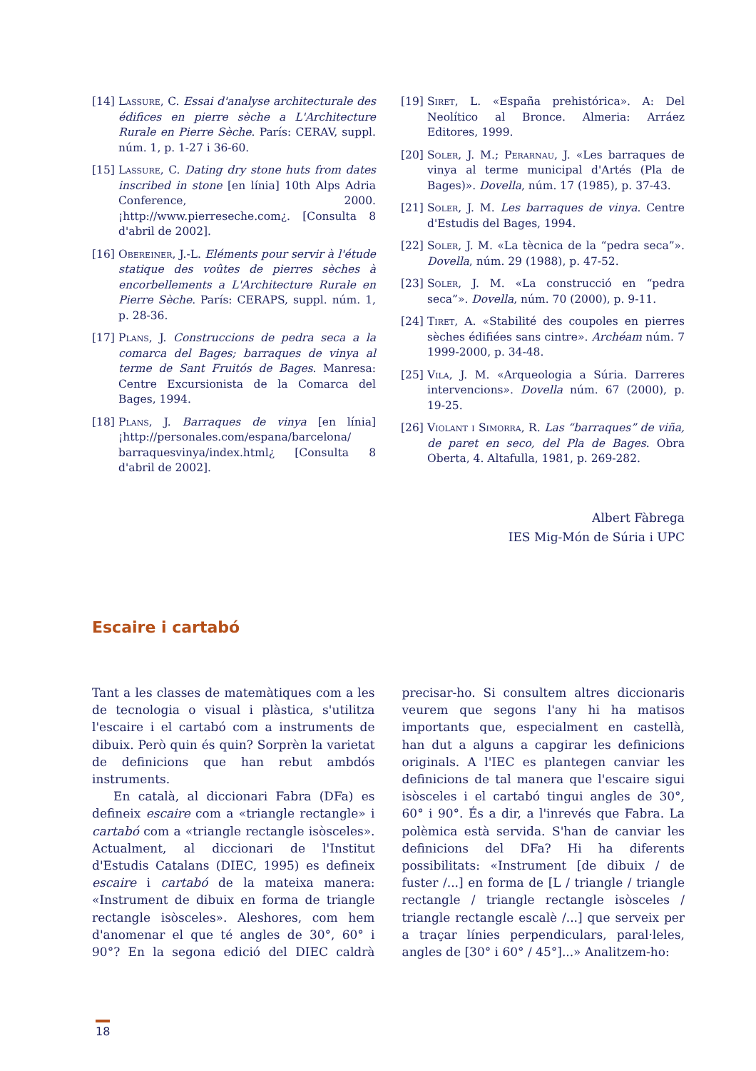[14] Lassure, C. Essai d'analyse architecturale des édifices en pierre sèche a L'Architecture Rurale en Pierre Sèche. París: CERAV, suppl. núm. 1, p. 1-27 i 36-60.
[15] Lassure, C. Dating dry stone huts from dates inscribed in stone [en línia] 10th Alps Adria Conference, 2000. ¡http://www.pierreseche.com¿. [Consulta 8 d'abril de 2002].
[16] Obereiner, J.-L. Eléments pour servir à l'étude statique des voûtes de pierres sèches à encorbellements a L'Architecture Rurale en Pierre Sèche. París: CERAPS, suppl. núm. 1, p. 28-36.
[17] Plans, J. Construccions de pedra seca a la comarca del Bages; barraques de vinya al terme de Sant Fruitós de Bages. Manresa: Centre Excursionista de la Comarca del Bages, 1994.
[18] Plans, J. Barraques de vinya [en línia] ¡http://personales.com/espana/barcelona/ barraquesvinya/index.html¿ [Consulta 8 d'abril de 2002].
[19] Siret, L. «España prehistórica». A: Del Neolítico al Bronce. Almeria: Arráez Editores, 1999.
[20] Soler, J. M.; Perarnau, J. «Les barraques de vinya al terme municipal d'Artés (Pla de Bages)». Dovella, núm. 17 (1985), p. 37-43.
[21] Soler, J. M. Les barraques de vinya. Centre d'Estudis del Bages, 1994.
[22] Soler, J. M. «La tècnica de la “pedra seca”». Dovella, núm. 29 (1988), p. 47-52.
[23] Soler, J. M. «La construcció en “pedra seca”». Dovella, núm. 70 (2000), p. 9-11.
[24] Tiret, A. «Stabilité des coupoles en pierres sèches édifiées sans cintre». Archéam núm. 7 1999-2000, p. 34-48.
[25] Vila, J. M. «Arqueologia a Súria. Darreres intervencions». Dovella núm. 67 (2000), p. 19-25.
[26] Violant i Simorra, R. Las “barraques” de viña, de paret en seco, del Pla de Bages. Obra Oberta, 4. Altafulla, 1981, p. 269-282.
Albert Fàbrega
IES Mig-Món de Súria i UPC
Escaire i cartabó
Tant a les classes de matemàtiques com a les de tecnologia o visual i plàstica, s'utilitza l'escaire i el cartabó com a instruments de dibuix. Però quin és quin? Sorprèn la varietat de definicions que han rebut ambdós instruments.
En català, al diccionari Fabra (DFa) es defineix escaire com a «triangle rectangle» i cartabó com a «triangle rectangle isòsceles». Actualment, al diccionari de l'Institut d'Estudis Catalans (DIEC, 1995) es defineix escaire i cartabó de la mateixa manera: «Instrument de dibuix en forma de triangle rectangle isòsceles». Aleshores, com hem d'anomenar el que té angles de 30°, 60° i 90°? En la segona edició del DIEC caldrà precisar-ho. Si consultem altres diccionaris veurem que segons l'any hi ha matisos importants que, especialment en castellà, han dut a alguns a capgirar les definicions originals. A l'IEC es plantegen canviar les definicions de tal manera que l'escaire sigui isòsceles i el cartabó tingui angles de 30°, 60° i 90°. És a dir, a l'inrevés que Fabra. La polèmica està servida. S'han de canviar les definicions del DFa? Hi ha diferents possibilitats: «Instrument [de dibuix / de fuster /...] en forma de [L / triangle / triangle rectangle / triangle rectangle isòsceles / triangle rectangle escalè /...] que serveix per a traçar línies perpendiculars, paral·leles, angles de [30° i 60° / 45°]...» Analitzem-ho:
18